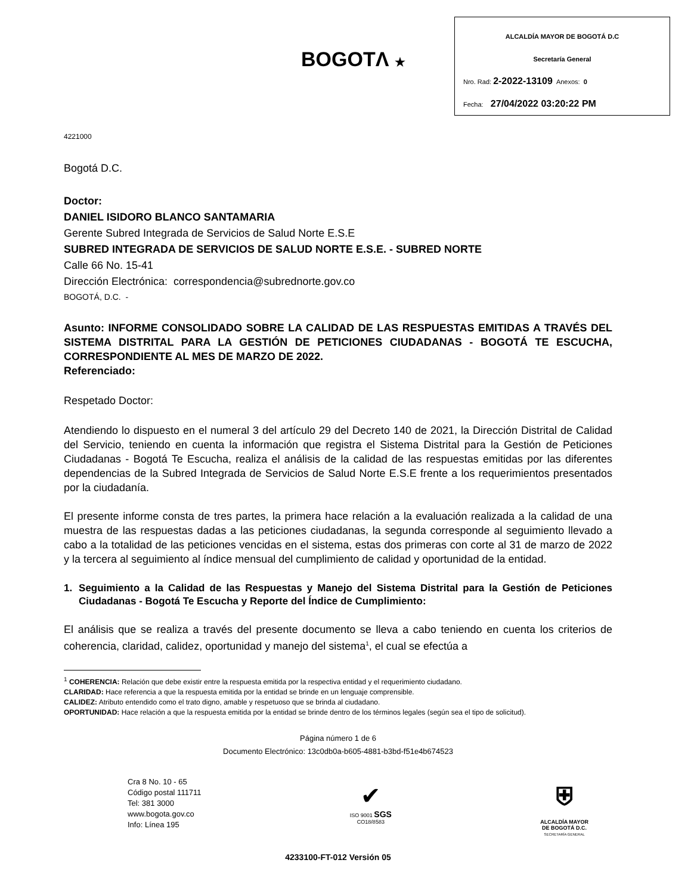BOGOTΛ ★
ALCALDÍA MAYOR DE BOGOTÁ D.C
Secretaría General
Nro. Rad: 2-2022-13109 Anexos: 0
Fecha: 27/04/2022 03:20:22 PM
4221000
Bogotá D.C.
Doctor:
DANIEL ISIDORO BLANCO SANTAMARIA
Gerente Subred Integrada de Servicios de Salud Norte E.S.E
SUBRED INTEGRADA DE SERVICIOS DE SALUD NORTE E.S.E. - SUBRED NORTE
Calle 66 No. 15-41
Dirección Electrónica: correspondencia@subrednorte.gov.co
BOGOTÁ, D.C. -
Asunto: INFORME CONSOLIDADO SOBRE LA CALIDAD DE LAS RESPUESTAS EMITIDAS A TRAVÉS DEL SISTEMA DISTRITAL PARA LA GESTIÓN DE PETICIONES CIUDADANAS - BOGOTÁ TE ESCUCHA, CORRESPONDIENTE AL MES DE MARZO DE 2022.
Referenciado:
Respetado Doctor:
Atendiendo lo dispuesto en el numeral 3 del artículo 29 del Decreto 140 de 2021, la Dirección Distrital de Calidad del Servicio, teniendo en cuenta la información que registra el Sistema Distrital para la Gestión de Peticiones Ciudadanas - Bogotá Te Escucha, realiza el análisis de la calidad de las respuestas emitidas por las diferentes dependencias de la Subred Integrada de Servicios de Salud Norte E.S.E frente a los requerimientos presentados por la ciudadanía.
El presente informe consta de tres partes, la primera hace relación a la evaluación realizada a la calidad de una muestra de las respuestas dadas a las peticiones ciudadanas, la segunda corresponde al seguimiento llevado a cabo a la totalidad de las peticiones vencidas en el sistema, estas dos primeras con corte al 31 de marzo de 2022 y la tercera al seguimiento al índice mensual del cumplimiento de calidad y oportunidad de la entidad.
1. Seguimiento a la Calidad de las Respuestas y Manejo del Sistema Distrital para la Gestión de Peticiones Ciudadanas - Bogotá Te Escucha y Reporte del Índice de Cumplimiento:
El análisis que se realiza a través del presente documento se lleva a cabo teniendo en cuenta los criterios de coherencia, claridad, calidez, oportunidad y manejo del sistema<sup>1</sup>, el cual se efectúa a
<sup>1</sup> COHERENCIA: Relación que debe existir entre la respuesta emitida por la respectiva entidad y el requerimiento ciudadano.
CLARIDAD: Hace referencia a que la respuesta emitida por la entidad se brinde en un lenguaje comprensible.
CALIDEZ: Atributo entendido como el trato digno, amable y respetuoso que se brinda al ciudadano.
OPORTUNIDAD: Hace relación a que la respuesta emitida por la entidad se brinde dentro de los términos legales (según sea el tipo de solicitud).
Página número 1 de 6
Documento Electrónico: 13c0db0a-b605-4881-b3bd-f51e4b674523
Cra 8 No. 10 - 65
Código postal 111711
Tel: 381 3000
www.bogota.gov.co
Info: Línea 195
✔
ISO 9001 SGS
CO18/8583
⛨
ALCALDÍA MAYOR
DE BOGOTÁ D.C.
SECRETARÍA GENERAL
4233100-FT-012 Versión 05